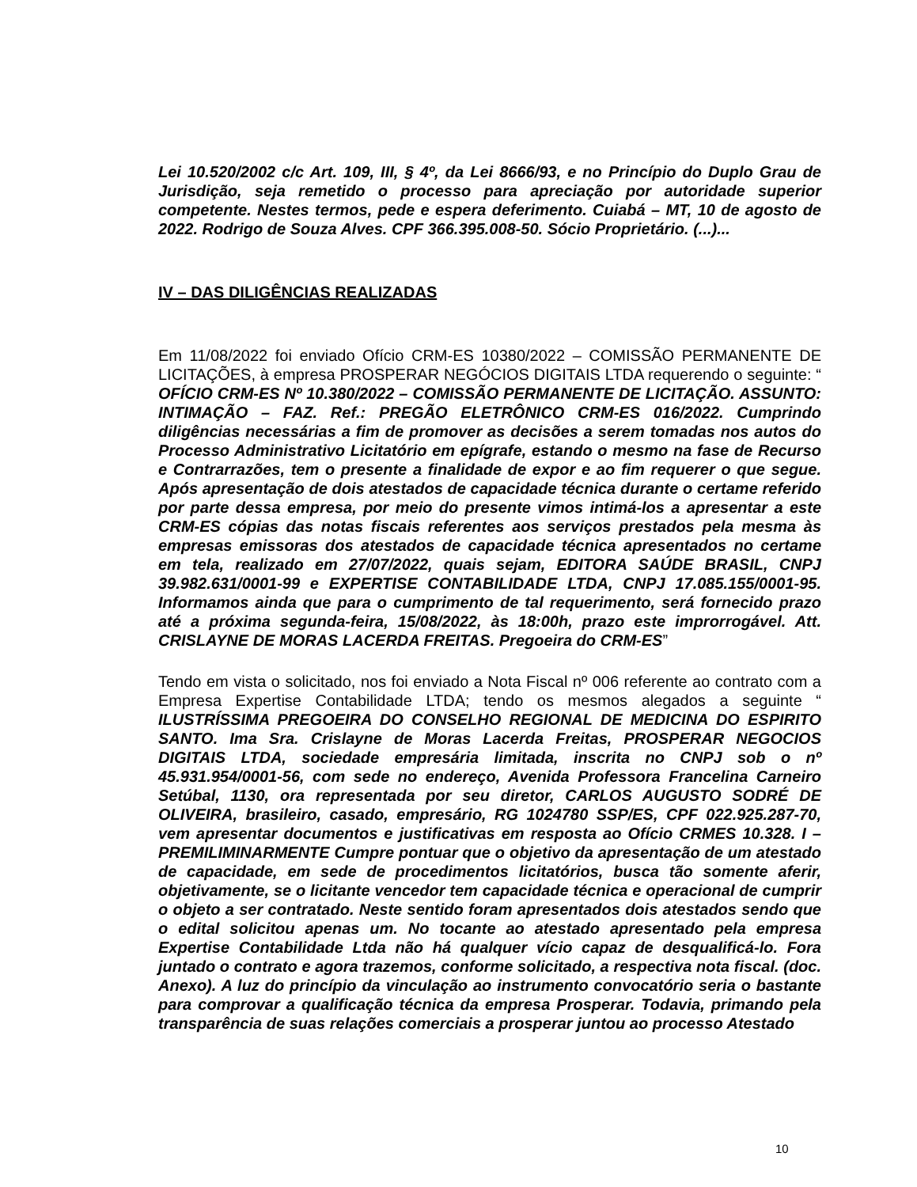Lei 10.520/2002 c/c Art. 109, III, § 4º, da Lei 8666/93, e no Princípio do Duplo Grau de Jurisdição, seja remetido o processo para apreciação por autoridade superior competente. Nestes termos, pede e espera deferimento. Cuiabá – MT, 10 de agosto de 2022. Rodrigo de Souza Alves. CPF 366.395.008-50. Sócio Proprietário. (...)...
IV – DAS DILIGÊNCIAS REALIZADAS
Em 11/08/2022 foi enviado Ofício CRM-ES 10380/2022 – COMISSÃO PERMANENTE DE LICITAÇÕES, à empresa PROSPERAR NEGÓCIOS DIGITAIS LTDA requerendo o seguinte: “ OFÍCIO CRM-ES Nº 10.380/2022 – COMISSÃO PERMANENTE DE LICITAÇÃO. ASSUNTO: INTIMAÇÃO – FAZ. Ref.: PREGÃO ELETRÔNICO CRM-ES 016/2022. Cumprindo diligências necessárias a fim de promover as decisões a serem tomadas nos autos do Processo Administrativo Licitatório em epígrafe, estando o mesmo na fase de Recurso e Contrarrazões, tem o presente a finalidade de expor e ao fim requerer o que segue. Após apresentação de dois atestados de capacidade técnica durante o certame referido por parte dessa empresa, por meio do presente vimos intimá-los a apresentar a este CRM-ES cópias das notas fiscais referentes aos serviços prestados pela mesma às empresas emissoras dos atestados de capacidade técnica apresentados no certame em tela, realizado em 27/07/2022, quais sejam, EDITORA SAÚDE BRASIL, CNPJ 39.982.631/0001-99 e EXPERTISE CONTABILIDADE LTDA, CNPJ 17.085.155/0001-95. Informamos ainda que para o cumprimento de tal requerimento, será fornecido prazo até a próxima segunda-feira, 15/08/2022, às 18:00h, prazo este improrrogável. Att. CRISLAYNE DE MORAS LACERDA FREITAS. Pregoeira do CRM-ES”
Tendo em vista o solicitado, nos foi enviado a Nota Fiscal nº 006 referente ao contrato com a Empresa Expertise Contabilidade LTDA; tendo os mesmos alegados a seguinte “ ILUSTRÍSSIMA PREGOEIRA DO CONSELHO REGIONAL DE MEDICINA DO ESPIRITO SANTO. Ima Sra. Crislayne de Moras Lacerda Freitas, PROSPERAR NEGOCIOS DIGITAIS LTDA, sociedade empresária limitada, inscrita no CNPJ sob o nº 45.931.954/0001-56, com sede no endereço, Avenida Professora Francelina Carneiro Setúbal, 1130, ora representada por seu diretor, CARLOS AUGUSTO SODRÉ DE OLIVEIRA, brasileiro, casado, empresário, RG 1024780 SSP/ES, CPF 022.925.287-70, vem apresentar documentos e justificativas em resposta ao Ofício CRMES 10.328. I – PREMILIMINARMENTE Cumpre pontuar que o objetivo da apresentação de um atestado de capacidade, em sede de procedimentos licitatórios, busca tão somente aferir, objetivamente, se o licitante vencedor tem capacidade técnica e operacional de cumprir o objeto a ser contratado. Neste sentido foram apresentados dois atestados sendo que o edital solicitou apenas um. No tocante ao atestado apresentado pela empresa Expertise Contabilidade Ltda não há qualquer vício capaz de desqualificá-lo. Fora juntado o contrato e agora trazemos, conforme solicitado, a respectiva nota fiscal. (doc. Anexo). A luz do princípio da vinculação ao instrumento convocatório seria o bastante para comprovar a qualificação técnica da empresa Prosperar. Todavia, primando pela transparência de suas relações comerciais a prosperar juntou ao processo Atestado
10